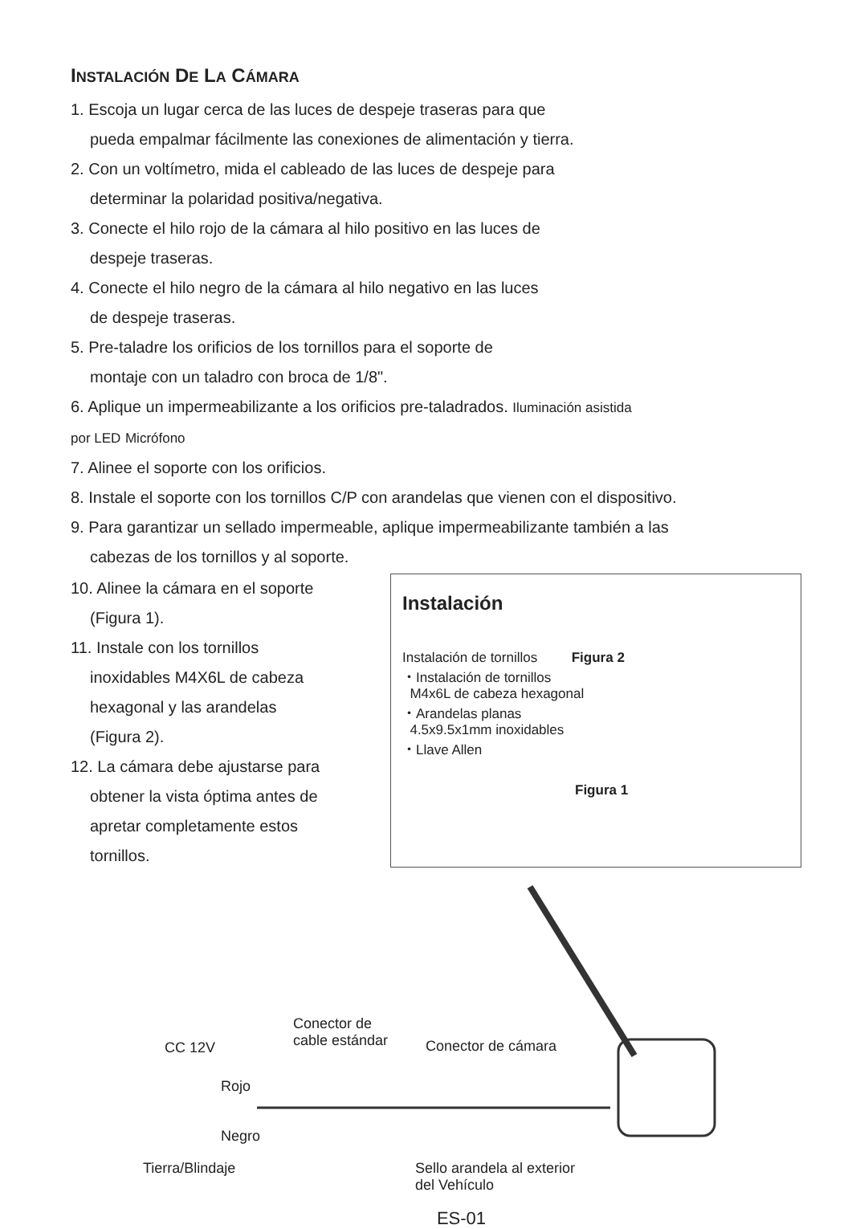INSTALACIÓN DE LA CÁMARA
1. Escoja un lugar cerca de las luces de despeje traseras para que
pueda empalmar fácilmente las conexiones de alimentación y tierra.
2. Con un voltímetro, mida el cableado de las luces de despeje para
determinar la polaridad positiva/negativa.
3. Conecte el hilo rojo de la cámara al hilo positivo en las luces de
despeje traseras.
4. Conecte el hilo negro de la cámara al hilo negativo en las luces
de despeje traseras.
5. Pre-taladre los orificios de los tornillos para el soporte de
montaje con un taladro con broca de 1/8".
6. Aplique un impermeabilizante a los orificios pre-taladrados. Iluminación asistida por LED Micrófono
7. Alinee el soporte con los orificios.
8. Instale el soporte con los tornillos C/P con arandelas que vienen con el dispositivo.
9. Para garantizar un sellado impermeable, aplique impermeabilizante también a las
cabezas de los tornillos y al soporte.
10. Alinee la cámara en el soporte
(Figura 1).
11. Instale con los tornillos
inoxidables M4X6L de cabeza
hexagonal y las arandelas
(Figura 2).
12. La cámara debe ajustarse para
obtener la vista óptima antes de
apretar completamente estos
tornillos.
Instalación
Instalación de tornillos Figura 2
・Instalación de tornillos
M4x6L de cabeza hexagonal
・Arandelas planas
4.5x9.5x1mm inoxidables
・Llave Allen
Figura 1
Conector de
cable estándar CC 12V Conector de cámara
Rojo
Negro
Tierra/Blindaje Sello arandela al exterior
del Vehículo
ES-01